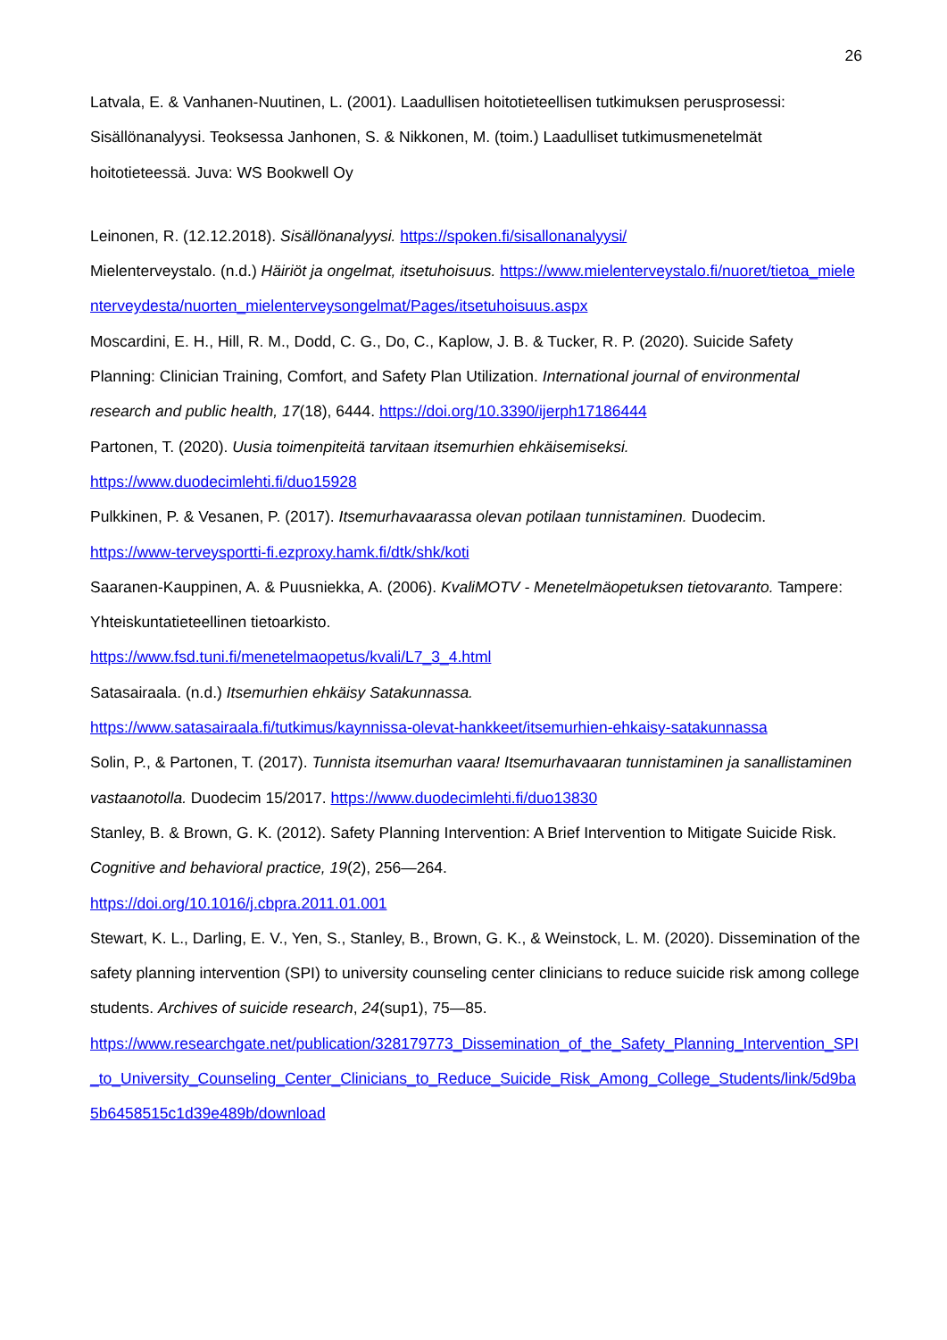26
Latvala, E. & Vanhanen-Nuutinen, L. (2001). Laadullisen hoitotieteellisen tutkimuksen perusprosessi: Sisällönanalyysi. Teoksessa Janhonen, S. & Nikkonen, M. (toim.) Laadulliset tutkimusmenetelmät hoitotieteessä. Juva: WS Bookwell Oy
Leinonen, R. (12.12.2018). Sisällönanalyysi. https://spoken.fi/sisallonanalyysi/
Mielenterveystalo. (n.d.) Häiriöt ja ongelmat, itsetuhoisuus. https://www.mielenterveystalo.fi/nuoret/tietoa_mielenterveydesta/nuorten_mielenterveysongelmat/Pages/itsetuhoisuus.aspx
Moscardini, E. H., Hill, R. M., Dodd, C. G., Do, C., Kaplow, J. B. & Tucker, R. P. (2020). Suicide Safety Planning: Clinician Training, Comfort, and Safety Plan Utilization. International journal of environmental research and public health, 17(18), 6444. https://doi.org/10.3390/ijerph17186444
Partonen, T. (2020). Uusia toimenpiteitä tarvitaan itsemurhien ehkäisemiseksi.
https://www.duodecimlehti.fi/duo15928
Pulkkinen, P. & Vesanen, P. (2017). Itsemurhavaarassa olevan potilaan tunnistaminen. Duodecim.
https://www-terveysportti-fi.ezproxy.hamk.fi/dtk/shk/koti
Saaranen-Kauppinen, A. & Puusniekka, A. (2006). KvaliMOTV - Menetelmäopetuksen tietovaranto. Tampere: Yhteiskuntatieteellinen tietoarkisto.
https://www.fsd.tuni.fi/menetelmaopetus/kvali/L7_3_4.html
Satasairaala. (n.d.) Itsemurhien ehkäisy Satakunnassa.
https://www.satasairaala.fi/tutkimus/kaynnissa-olevat-hankkeet/itsemurhien-ehkaisy-satakunnassa
Solin, P., & Partonen, T. (2017). Tunnista itsemurhan vaara! Itsemurhavaaran tunnistaminen ja sanallistaminen vastaanotolla. Duodecim 15/2017. https://www.duodecimlehti.fi/duo13830
Stanley, B. & Brown, G. K. (2012). Safety Planning Intervention: A Brief Intervention to Mitigate Suicide Risk. Cognitive and behavioral practice, 19(2), 256—264.
https://doi.org/10.1016/j.cbpra.2011.01.001
Stewart, K. L., Darling, E. V., Yen, S., Stanley, B., Brown, G. K., & Weinstock, L. M. (2020). Dissemination of the safety planning intervention (SPI) to university counseling center clinicians to reduce suicide risk among college students. Archives of suicide research, 24(sup1), 75—85.
https://www.researchgate.net/publication/328179773_Dissemination_of_the_Safety_Planning_Intervention_SPI_to_University_Counseling_Center_Clinicians_to_Reduce_Suicide_Risk_Among_College_Students/link/5d9ba5b6458515c1d39e489b/download